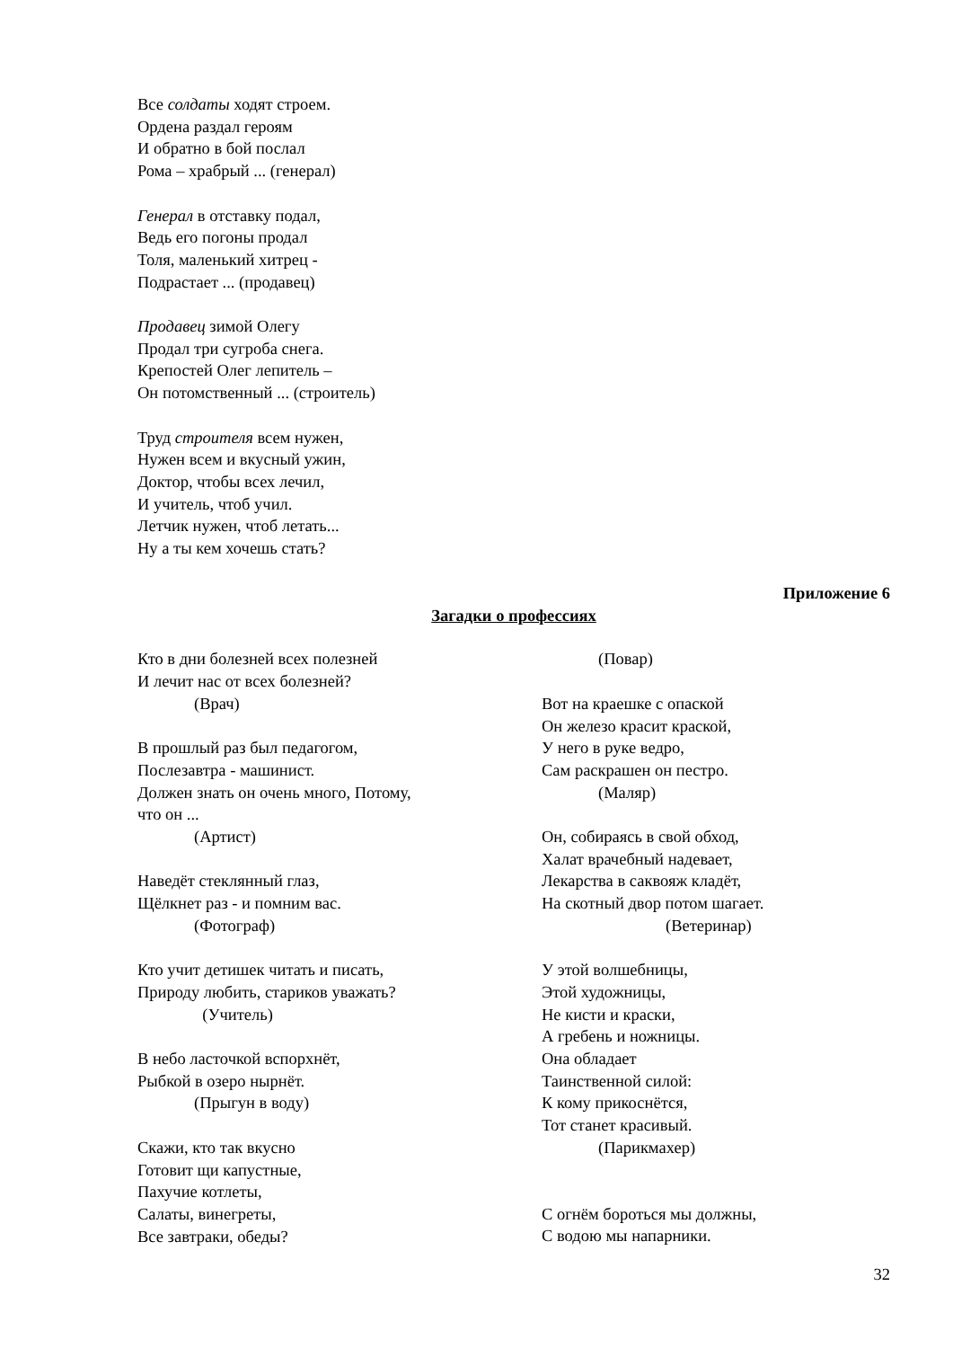Все солдаты ходят строем.
Ордена раздал героям
И обратно в бой послал
Рома – храбрый ... (генерал)
Генерал в отставку подал,
Ведь его погоны продал
Толя, маленький хитрец -
Подрастает ... (продавец)
Продавец зимой Олегу
Продал три сугроба снега.
Крепостей Олег лепитель –
Он потомственный ... (строитель)
Труд строителя всем нужен,
Нужен всем и вкусный ужин,
Доктор, чтобы всех лечил,
И учитель, чтоб учил.
Летчик нужен, чтоб летать...
Ну а ты кем хочешь стать?
Приложение 6
Загадки о профессиях
Кто в дни болезней всех полезней
И лечит нас от всех болезней?
(Врач)
В прошлый раз был педагогом,
Послезавтра - машинист.
Должен знать он очень много, Потому,
что он ...
(Артист)
Наведёт стеклянный глаз,
Щёлкнет раз - и помним вас.
(Фотограф)
Кто учит детишек читать и писать,
Природу любить, стариков уважать?
(Учитель)
В небо ласточкой вспорхнёт,
Рыбкой в озеро нырнёт.
(Прыгун в воду)
Скажи, кто так вкусно
Готовит щи капустные,
Пахучие котлеты,
Салаты, винегреты,
Все завтраки, обеды?
(Повар)
Вот на краешке с опаской
Он железо красит краской,
У него в руке ведро,
Сам раскрашен он пестро.
(Маляр)
Он, собираясь в свой обход,
Халат врачебный надевает,
Лекарства в саквояж кладёт,
На скотный двор потом шагает.
(Ветеринар)
У этой волшебницы,
Этой художницы,
Не кисти и краски,
А гребень и ножницы.
Она обладает
Таинственной силой:
К кому прикоснётся,
Тот станет красивый.
(Парикмахер)
С огнём бороться мы должны,
С водою мы напарники.
32